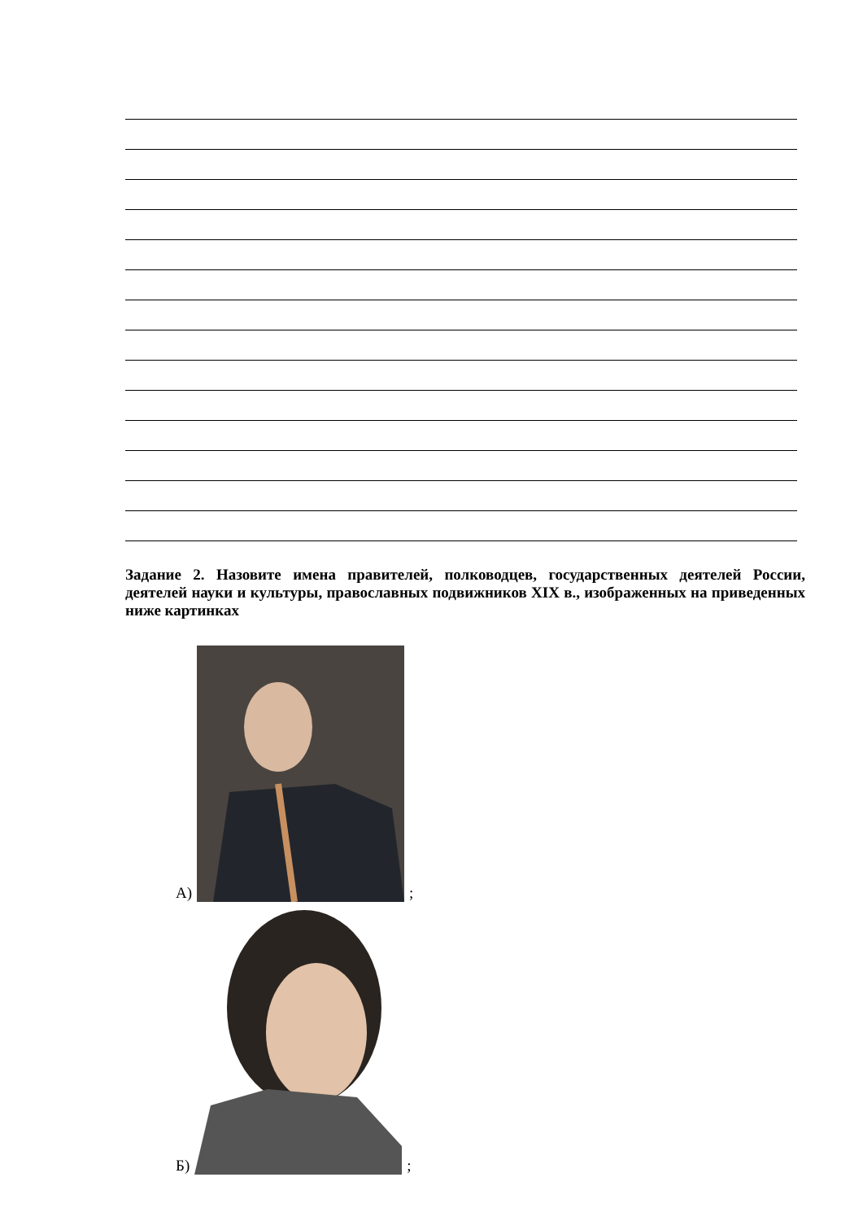Задание 2. Назовите имена правителей, полководцев, государственных деятелей России, деятелей науки и культуры, православных подвижников XIX в., изображенных на приведенных ниже картинках
А) ;
Б) ;